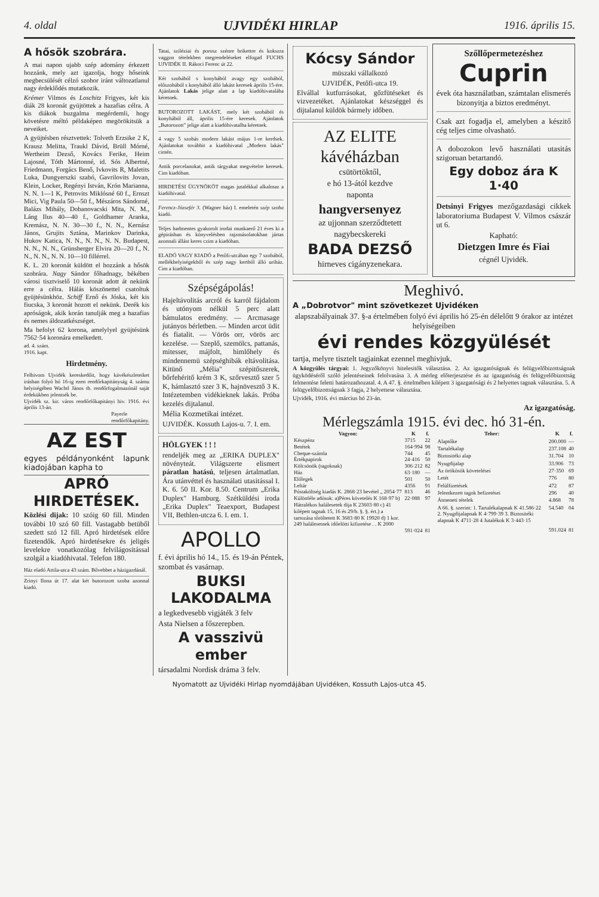4. oldal UJVIDÉKI HIRLAP 1916. április 15.
A hősök szobrára.
A mai napon ujabb szép adomány érkezett hozzánk, mely azt igazolja, hogy hőseink megbecsülését célzó szobor iránt változatlanul nagy érdeklődés mutatkozik.
Krémer Vilmos és Loschitz Frigyes, két kis diák 28 koronát gyüjtöttek a hazafias célra. A kis diákok buzgalma megérdemli, hogy követésre méltó példaképen megörökitsük a neveiket.
A gyüjtésben résztvettek: Tolveth Erzsike 2 K, Krausz Melitta, Traukl Dávid, Brüll Mórné, Wertheim Dezső, Kovács Ferike, Heim Lajosné, Tóth Mártonné, id. Sós Albertné, Friedmann, Forgács Benő, Ivkovits R, Maletits Luka, Dungyerszki szabó, Gavrilovits Jovan, Klein, Locker, Regényi István, Krón Marianna, N. N. 1—1 K, Petrovits Miklósné 60 f., Ernszt Mici, Vig Paula 50—50 f., Mészáros Sándorné, Balázs Mihály, Dobanovacski Mita, N. M., Láng Ilus 40—40 f., Goldhamer Aranka, Kremász, N. N. 30—30 f., N. N., Kernász János, Grujits Sztána, Marinkov Darinka, Hukov Katica, N. N., N. N., N. N. Budapest, N. N., N. N., Grünsberger Elvira 20—20 f., N. N., N. N., N. N. 10—10 fillérrel.
K. L. 20 koronát küldött el hozzánk a hősök szobrára. Nagy Sándor főhadnagy, békében városi tisztviselő 10 koronát adott át nekünk erre a célra. Hálás köszönettel csatoltuk gyüjtésünkhöz. Schiff Ernő és Jóska, két kis fiucska, 3 koronát hozott el nekünk. Derék kis apróságok, akik korán tanulják meg a hazafias és nemes áldozatkészséget.
Ma befolyt 62 korona, amelylyel gyüjtésünk 7562·54 koronára emelkedett.
ad. 4. szám.
1916. kapt.
Hirdetmény.
Felhivom Ujvidék kereskedőit, hogy kávékészleteiket irásban folyó hó 16-ig ezen rendőrkapitányság 4. számu helyiségében Wachtl János tb. rendőrfogalmazónál saját érdekükben jelentsék be.
Ujvidék sz. kir. város rendőrfőkapitányi hiv. 1916. évi április 13-án.
Payerle
rendőrfőkapitány.
AZ EST
egyes példányonként lapunk kiadojában kapha to
APRÓ HIRDETÉSEK.
Közlési dijak: 10 szóig 60 fill. Minden további 10 szó 60 fill. Vastagabb betüből szedett szó 12 fill. Apró hirdetések előre fizetendők. Apró hirdetésekre és jeligés levelekre vonatkozólag felvilágositással szolgál a kiadóhivatal. Telefon 180.
Ház eladó Attila-utca 43 szám. Bővebbet a házigazdánál.
Zrinyi Ilona út 17. alat két butorozott szoba azonnal kiadó.
Tatai, sziléziai és porosz szénre brikettre és kokszra vaggon tételekben megrendeléseket elfogad FUCHS UJVIDÉK II. Rákoci Ferenc út 22.
Két szobából s konyhából avagy egy szobából, előszobából s konyhából álló lakást keresek április 15-ére. Ajánlatok Lakás jelige alatt a lap kiadóhivatalába kéretnek.
BUTOROZOTT LAKÁST, mely két szobából és konyhából áll, április 15-ére keresek. Ajánlatok „Butorozott" jelige alatt a kiadóhivatalba kéretnek.
4 vagy 5 szobás modern lakást május 1-re kerdsek. Ajánlatokat továbbit a kiadóhivatal „Modern lakás" cimén.
Antik porcelanokat, antik tárgyakat megvételre keresek. Cim kiadóban.
HIRDETÉSI ÜGYNÖKÖT magas jutalékkal alkalmaz a kiadóhivatal.
Ferencz-Józsefér 3. (Wagner ház) I. emeletén szép szoba kiadó.
Teljes hadmentes gyakorolt irodai munkaerő 21 éves ki a gépirásban és könyvelésben rajzmásolatokban jártas azonnali állást keres czim a kiadóban.
ELADÓ VAGY KIADÓ a Petőfi-utcában egy 7 szobából, mellékhelyiségekből és szép nagy kertből álló uriház. Cim a kiadóban.
Szépségápolás!
Hajeltávolitás arcról és karról fájdalom és utónyom nélkül 5 perc alatt bámulatos eredmény. — Arcmasage jutányos bérletben. — Minden arcot üdit és fiatalit. — Vörös orr, vörös arc kezelése. — Szeplő, szemölcs, pattanás, mitesser, májfolt, himlőhely és mindennemü szépséghibák eltávolitása. Kitünő „Mélia" szépitőszerek, bőrfehéritő krém 3 K, szőrvesztő szer 5 K, hámlasztó szer 3 K, hajnövesztő 3 K. Intézetemben vidékieknek lakás. Próba kezelés dijtalanul.
Mélia Kozmetikai intézet.
UJVIDÉK. Kossuth Lajos-u. 7. I. em.
HÖLGYEK ! ! !
rendeljék meg az „ERIKA DUPLEX" növényteát. Világszerte elismert páratlan hatású, teljesen ártalmatlan. Ára utánvéttel és használati utasitással I. K. 6. 50 II. Kor. 8.50. Centrum „Erika Duplex" Hamburg. Szétküldési iroda „Erika Duplex" Teaexport, Budapest VII, Bethlen-utcza 6. I. em. 1.
APOLLO
f. évi április hó 14., 15. és 19-án Péntek, szombat és vasárnap.
BUKSI LAKODALMA
a legkedvesebb vigjáték 3 felv
Asta Nielsen a főszerepben.
A vasszivü ember
társadalmi Nordisk dráma 3 felv.
Kócsy Sándor
müszaki vállalkozó
UJVIDÉK, Petőfi-utca 19.
Elvállal kutfurrásokat, gőzfütéseket és vizvezetéket. Ajánlatokat készséggel és dijtalanul küldök bármely időben.
AZ ELITE
kávéházban
csütörtöktől,
e hó 13-ától kezdve
naponta
hangversenyez
az ujjonnan szerződtetett
nagybecskereki
BADA DEZSŐ
hirneves cigányzenekara.
Szőllőpermetezéshez
Cuprin
évek óta használatban, számtalan elismerés bizonyitja a biztos eredményt.
Csak azt fogadja el, amelyben a készitő cég teljes cime olvasható.
A dobozokon levő használati utasitás szigoruan betartandó.
Egy doboz ára K 1·40
Detsinyi Frigyes mezőgazdasági cikkek laboratoriuma Budapest V. Vilmos császár ut 6.
Kapható:
Dietzgen Imre és Fiai
cégnél Ujvidék.
Meghivó.
A „Dobrotvor" mint szövetkezet Ujvidéken
alapszabályainak 37. §-a értelmében folyó évi április hó 25-én délelőtt 9 órakor az intézet helyiségeiben
évi rendes közgyülését
tartja, melyre tisztelt tagjainkat ezennel meghivjuk.
A közgyülés tárgyai: 1. Jegyzőkönyvi hitelesitők választása. 2. Az igazgatóságnak és felügyelőbizottságnak ügyködéséről szóló jelentéseinek felolvasása 3. A mérleg előterjesztése és az igazgatóság és felügyelőbizottság felmentése feletti határozathozatal. 4. A 47. §. értelmében kilépett 3 igazgatósági és 2 helyettes tagnak választása. 5. A felügyelőbizottságnak 3 fagja, 2 helyettese választása.
Ujvidék, 1916. évi március hó 23-án.
Az igazgatóság.
Mérlegszámla 1915. évi dec. hó 31-én.
| Vagyon: | K | f. |
| --- | --- | --- |
| Készpénz | 3715 | 22 |
| Betétek | 164·994 | 98 |
| Cheque-számla | 744 | 45 |
| Értékpapirok | 24·416 | 50 |
| Kölcsönök (tagoknak) | 306·212 | 82 |
| Ház | 63·180 | — |
| Előlegek | 501 | 50 |
| Leltár | 4356 | 91 |
| Póstaköltség kiadás K. 2868·23 bevétel „ 2054·77 | 813 | 46 |
| Különféle adósok: a)Péres követelés K 168·97 b) Hátralékos halálesetek dija K 23603·80 c) 41 kilépett tagnak 15, 16 és 29/b. §. §. ért.) a tartozása tőröltetett K 3683·80 K 19920 d) 1 kor. 249 halálesetnek időelötti kifizetése . . K 2000 | 22·088 | 97 |
| | 591·024 | 81 |
| Teher: | K | f. |
| --- | --- | --- |
| Alaptőke | 200.000 | — |
| Tartalékalap | 237.108 | 40 |
| Biztositéki alap | 31.704 | 10 |
| Nyugdijalap | 33.906 | 73 |
| Az örökösök követelései | 27·350 | 69 |
| Letét | 776 | 80 |
| Felülfizetések | 472 | 87 |
| Jelentkezett tagok befizetései | 296 | 40 |
| Átmeneti tételek | 4.868 | 78 |
| A 66. §. szerint: 1. Tartalékalapnak K 41.586·22 2. Nyugdijalapnak K 4·799·39 3. Biztositéki alapnak K 4711·28 4 Jutalékok K 3·443·15 | 54.540 | 04 |
| | 591.024 | 81 |
Nyomatott az Ujvidéki Hirlap nyomdájában Ujvidéken, Kossuth Lajos-utca 45.